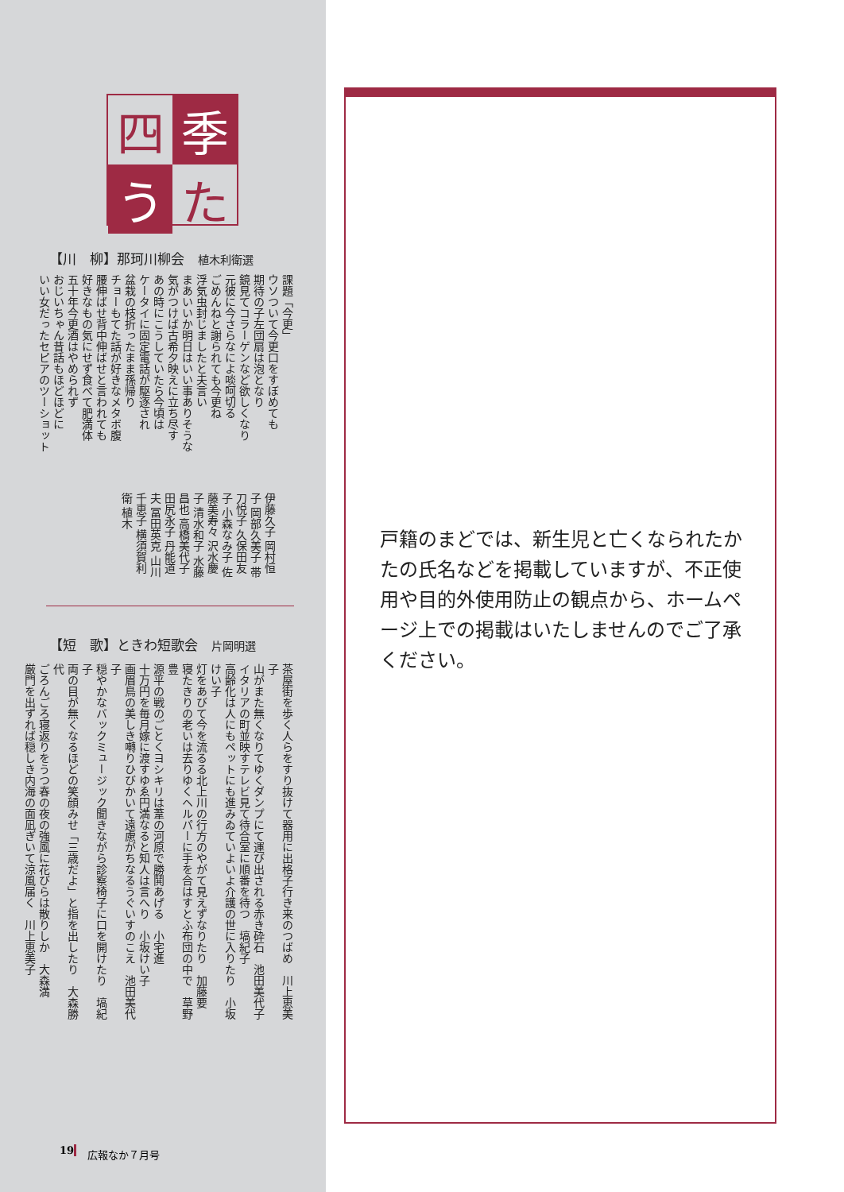四
季
う
た
【川　柳】那珂川柳会　植木利衛選
課題「今更」
ウソついて今更口をすぼめても
期待の子左団扇は泡となり
鏡見てコラーゲンなど欲しくなり
元彼に今さらなによ啖呵切る
ごめんねと謝られても今更ね
浮気虫封じましたと夫言い
まあいいか明日はいい事ありそうな
気がつけば古希夕映えに立ち尽す
あの時にこうしていたら今頃は
ケータイに固定電話が駆逐され
盆栽の枝折ったまま孫帰り
チョーもてた話が好きなメタボ腹
腰伸ばせ背中伸ばせと言われても
好きなもの気にせず食べて肥満体
五十年今更酒はやめられず
おじいちゃん昔話もほどほどに
いい女だったセピアのツーショット
伊藤久子 岡村恒子 岡部久美子 帯刀悦子 久保田友子 小森なみ子 佐藤美寿々 沢水慶子 清水和子 水藤昌也 高橋美代子 田尻永子 丹能道夫 冨田英克 山川千恵子 横須賀利衛 植木
【短　歌】ときわ短歌会　片岡明選
茶屋街を歩く人らをすり抜けて器用に出格子行き来のつばめ　川上恵美子
山がまた無くなりてゆくダンプにて運び出される赤き砕石　池田美代子
イタリアの町並映すテレビ見て待合室に順番を待つ　塙紀子
高齢化は人にもペットにも進みゐていよいよ介護の世に入りたり　小坂けい子
灯をあびて今を流るる北上川の行方のやがて見えずなりたり　加藤要
寝たきりの老いは去りゆくヘルパーに手を合はすとふ布団の中で　草野豊
源平の戦のごとくヨシキリは葦の河原で勝鬨あげる　小宅進
十万円を毎月嫁に渡すゆゑ円満なると知人は言へり　小坂けい子
画眉鳥の美しき囀りひびかいて遠慮がちなるうぐいすのこえ　池田美代子
穏やかなバックミュージック聞きながら診察椅子に口を開けたり　塙紀子
両の目が無くなるほどの笑顔みせ「三歳だよ」と指を出したり　大森勝代
ごろんごろ寝返りをうつ春の夜の強風に花びらは散りしか　大森満
厳門を出ずれば穏しき内海の面凪ぎいて涼風届く　川上恵美子
19 広報なか７月号
戸籍のまどでは、新生児と亡くなられたかたの氏名などを掲載していますが、不正使用や目的外使用防止の観点から、ホームページ上での掲載はいたしませんのでご了承ください。